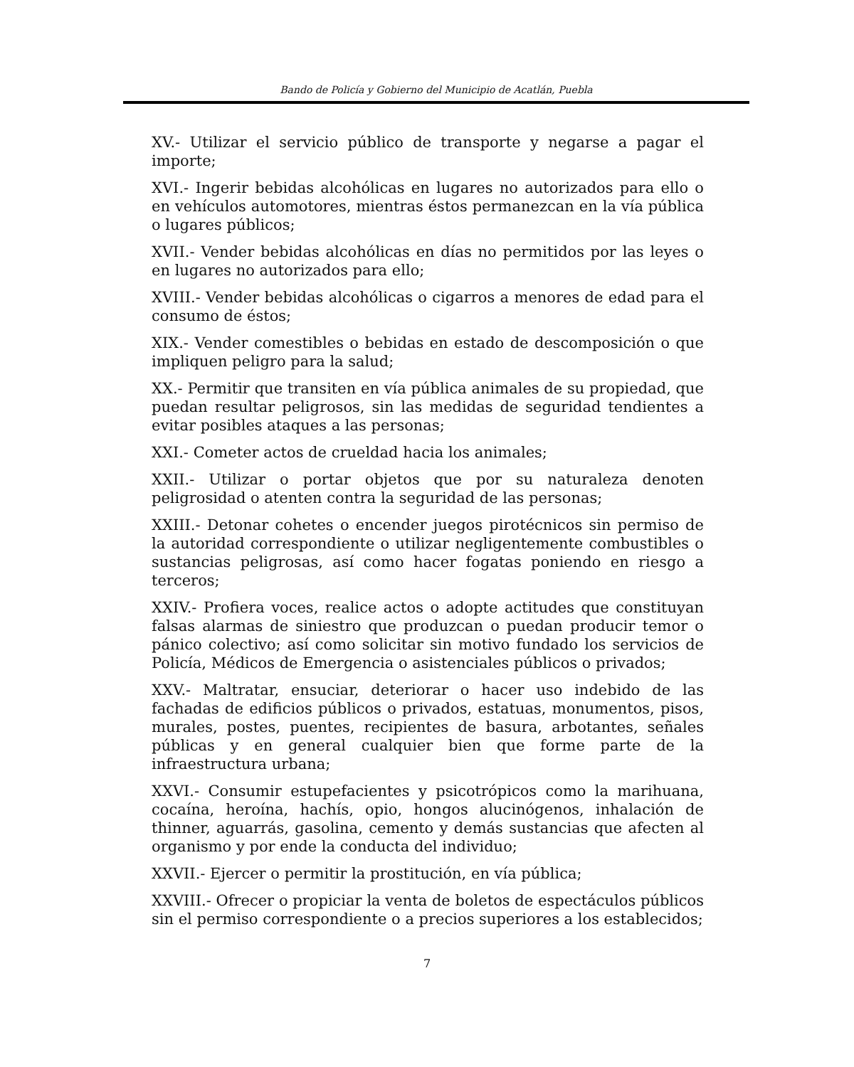Bando de Policía y Gobierno del Municipio de Acatlán, Puebla
XV.- Utilizar el servicio público de transporte y negarse a pagar el importe;
XVI.- Ingerir bebidas alcohólicas en lugares no autorizados para ello o en vehículos automotores, mientras éstos permanezcan en la vía pública o lugares públicos;
XVII.- Vender bebidas alcohólicas en días no permitidos por las leyes o en lugares no autorizados para ello;
XVIII.- Vender bebidas alcohólicas o cigarros a menores de edad para el consumo de éstos;
XIX.- Vender comestibles o bebidas en estado de descomposición o que impliquen peligro para la salud;
XX.- Permitir que transiten en vía pública animales de su propiedad, que puedan resultar peligrosos, sin las medidas de seguridad tendientes a evitar posibles ataques a las personas;
XXI.- Cometer actos de crueldad hacia los animales;
XXII.- Utilizar o portar objetos que por su naturaleza denoten peligrosidad o atenten contra la seguridad de las personas;
XXIII.- Detonar cohetes o encender juegos pirotécnicos sin permiso de la autoridad correspondiente o utilizar negligentemente combustibles o sustancias peligrosas, así como hacer fogatas poniendo en riesgo a terceros;
XXIV.- Profiera voces, realice actos o adopte actitudes que constituyan falsas alarmas de siniestro que produzcan o puedan producir temor o pánico colectivo; así como solicitar sin motivo fundado los servicios de Policía, Médicos de Emergencia o asistenciales públicos o privados;
XXV.- Maltratar, ensuciar, deteriorar o hacer uso indebido de las fachadas de edificios públicos o privados, estatuas, monumentos, pisos, murales, postes, puentes, recipientes de basura, arbotantes, señales públicas y en general cualquier bien que forme parte de la infraestructura urbana;
XXVI.- Consumir estupefacientes y psicotrópicos como la marihuana, cocaína, heroína, hachís, opio, hongos alucinógenos, inhalación de thinner, aguarrás, gasolina, cemento y demás sustancias que afecten al organismo y por ende la conducta del individuo;
XXVII.- Ejercer o permitir la prostitución, en vía pública;
XXVIII.- Ofrecer o propiciar la venta de boletos de espectáculos públicos sin el permiso correspondiente o a precios superiores a los establecidos;
7